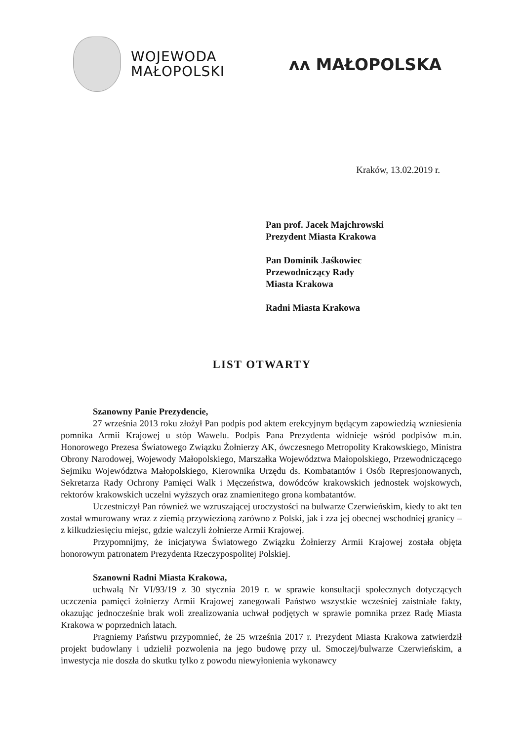WOJEWODA
MAŁOPOLSKI
ᴧᴧ MAŁOPOLSKA
Kraków, 13.02.2019 r.
Pan prof. Jacek Majchrowski
Prezydent Miasta Krakowa
Pan Dominik Jaśkowiec
Przewodniczący Rady
Miasta Krakowa
Radni Miasta Krakowa
LIST OTWARTY
Szanowny Panie Prezydencie,
27 września 2013 roku złożył Pan podpis pod aktem erekcyjnym będącym zapowiedzią wzniesienia pomnika Armii Krajowej u stóp Wawelu. Podpis Pana Prezydenta widnieje wśród podpisów m.in. Honorowego Prezesa Światowego Związku Żołnierzy AK, ówczesnego Metropolity Krakowskiego, Ministra Obrony Narodowej, Wojewody Małopolskiego, Marszałka Województwa Małopolskiego, Przewodniczącego Sejmiku Województwa Małopolskiego, Kierownika Urzędu ds. Kombatantów i Osób Represjonowanych, Sekretarza Rady Ochrony Pamięci Walk i Męczeństwa, dowódców krakowskich jednostek wojskowych, rektorów krakowskich uczelni wyższych oraz znamienitego grona kombatantów.
Uczestniczył Pan również we wzruszającej uroczystości na bulwarze Czerwieńskim, kiedy to akt ten został wmurowany wraz z ziemią przywiezioną zarówno z Polski, jak i zza jej obecnej wschodniej granicy – z kilkudziesięciu miejsc, gdzie walczyli żołnierze Armii Krajowej.
Przypomnijmy, że inicjatywa Światowego Związku Żołnierzy Armii Krajowej została objęta honorowym patronatem Prezydenta Rzeczypospolitej Polskiej.
Szanowni Radni Miasta Krakowa,
uchwałą Nr VI/93/19 z 30 stycznia 2019 r. w sprawie konsultacji społecznych dotyczących uczczenia pamięci żołnierzy Armii Krajowej zanegowali Państwo wszystkie wcześniej zaistniałe fakty, okazując jednocześnie brak woli zrealizowania uchwał podjętych w sprawie pomnika przez Radę Miasta Krakowa w poprzednich latach.
Pragniemy Państwu przypomnieć, że 25 września 2017 r. Prezydent Miasta Krakowa zatwierdził projekt budowlany i udzielił pozwolenia na jego budowę przy ul. Smoczej/bulwarze Czerwieńskim, a inwestycja nie doszła do skutku tylko z powodu niewyłonienia wykonawcy